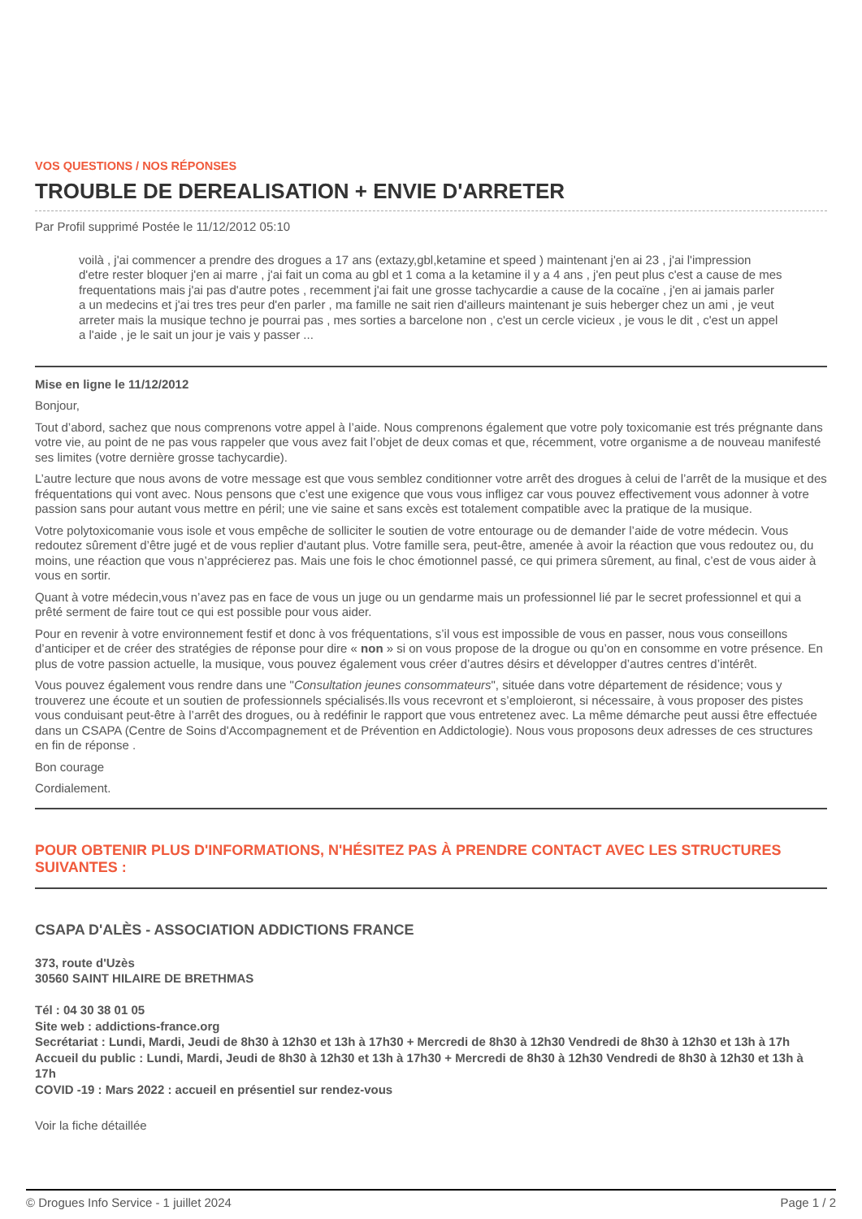VOS QUESTIONS / NOS RÉPONSES
TROUBLE DE DEREALISATION + ENVIE D'ARRETER
Par Profil supprimé Postée le 11/12/2012 05:10
voilà , j'ai commencer a prendre des drogues a 17 ans (extazy,gbl,ketamine et speed ) maintenant j'en ai 23 , j'ai l'impression d'etre rester bloquer j'en ai marre , j'ai fait un coma au gbl et 1 coma a la ketamine il y a 4 ans , j'en peut plus c'est a cause de mes frequentations mais j'ai pas d'autre potes , recemment j'ai fait une grosse tachycardie a cause de la cocaïne , j'en ai jamais parler a un medecins et j'ai tres tres peur d'en parler , ma famille ne sait rien d'ailleurs maintenant je suis heberger chez un ami , je veut arreter mais la musique techno je pourrai pas , mes sorties a barcelone non , c'est un cercle vicieux , je vous le dit , c'est un appel a l'aide , je le sait un jour je vais y passer ...
Mise en ligne le 11/12/2012
Bonjour,
Tout d’abord, sachez que nous comprenons votre appel à l’aide. Nous comprenons également que votre poly toxicomanie est trés prégnante dans votre vie, au point de ne pas vous rappeler que vous avez fait l’objet de deux comas et que, récemment, votre organisme a de nouveau manifesté ses limites (votre dernière grosse tachycardie).
L’autre lecture que nous avons de votre message est que vous semblez conditionner votre arrêt des drogues à celui de l’arrêt de la musique et des fréquentations qui vont avec. Nous pensons que c’est une exigence que vous vous infligez car vous pouvez effectivement vous adonner à votre passion sans pour autant vous mettre en péril; une vie saine et sans excès est totalement compatible avec la pratique de la musique.
Votre polytoxicomanie vous isole et vous empêche de solliciter le soutien de votre entourage ou de demander l’aide de votre médecin. Vous redoutez sûrement d’être jugé et de vous replier d'autant plus. Votre famille sera, peut-être, amenée à avoir la réaction que vous redoutez ou, du moins, une réaction que vous n’apprécierez pas. Mais une fois le choc émotionnel passé, ce qui primera sûrement, au final, c’est de vous aider à vous en sortir.
Quant à votre médecin,vous n’avez pas en face de vous un juge ou un gendarme mais un professionnel lié par le secret professionnel et qui a prêté serment de faire tout ce qui est possible pour vous aider.
Pour en revenir à votre environnement festif et donc à vos fréquentations, s’il vous est impossible de vous en passer, nous vous conseillons d’anticiper et de créer des stratégies de réponse pour dire « non » si on vous propose de la drogue ou qu’on en consomme en votre présence. En plus de votre passion actuelle, la musique, vous pouvez également vous créer d’autres désirs et développer d’autres centres d’intérêt.
Vous pouvez également vous rendre dans une "Consultation jeunes consommateurs", située dans votre département de résidence; vous y trouverez une écoute et un soutien de professionnels spécialisés.Ils vous recevront et s’emploieront, si nécessaire, à vous proposer des pistes vous conduisant peut-être à l’arrêt des drogues, ou à redéfinir le rapport que vous entretenez avec. La même démarche peut aussi être effectuée dans un CSAPA (Centre de Soins d'Accompagnement et de Prévention en Addictologie). Nous vous proposons deux adresses de ces structures en fin de réponse .
Bon courage
Cordialement.
POUR OBTENIR PLUS D'INFORMATIONS, N'HÉSITEZ PAS À PRENDRE CONTACT AVEC LES STRUCTURES SUIVANTES :
CSAPA D'ALÈS - ASSOCIATION ADDICTIONS FRANCE
373, route d'Uzès
30560 SAINT HILAIRE DE BRETHMAS
Tél : 04 30 38 01 05
Site web : addictions-france.org
Secrétariat : Lundi, Mardi, Jeudi de 8h30 à 12h30 et 13h à 17h30 + Mercredi de 8h30 à 12h30 Vendredi de 8h30 à 12h30 et 13h à 17h
Accueil du public : Lundi, Mardi, Jeudi de 8h30 à 12h30 et 13h à 17h30 + Mercredi de 8h30 à 12h30 Vendredi de 8h30 à 12h30 et 13h à 17h
COVID -19 : Mars 2022 : accueil en présentiel sur rendez-vous
Voir la fiche détaillée
© Drogues Info Service - 1 juillet 2024 Page 1 / 2